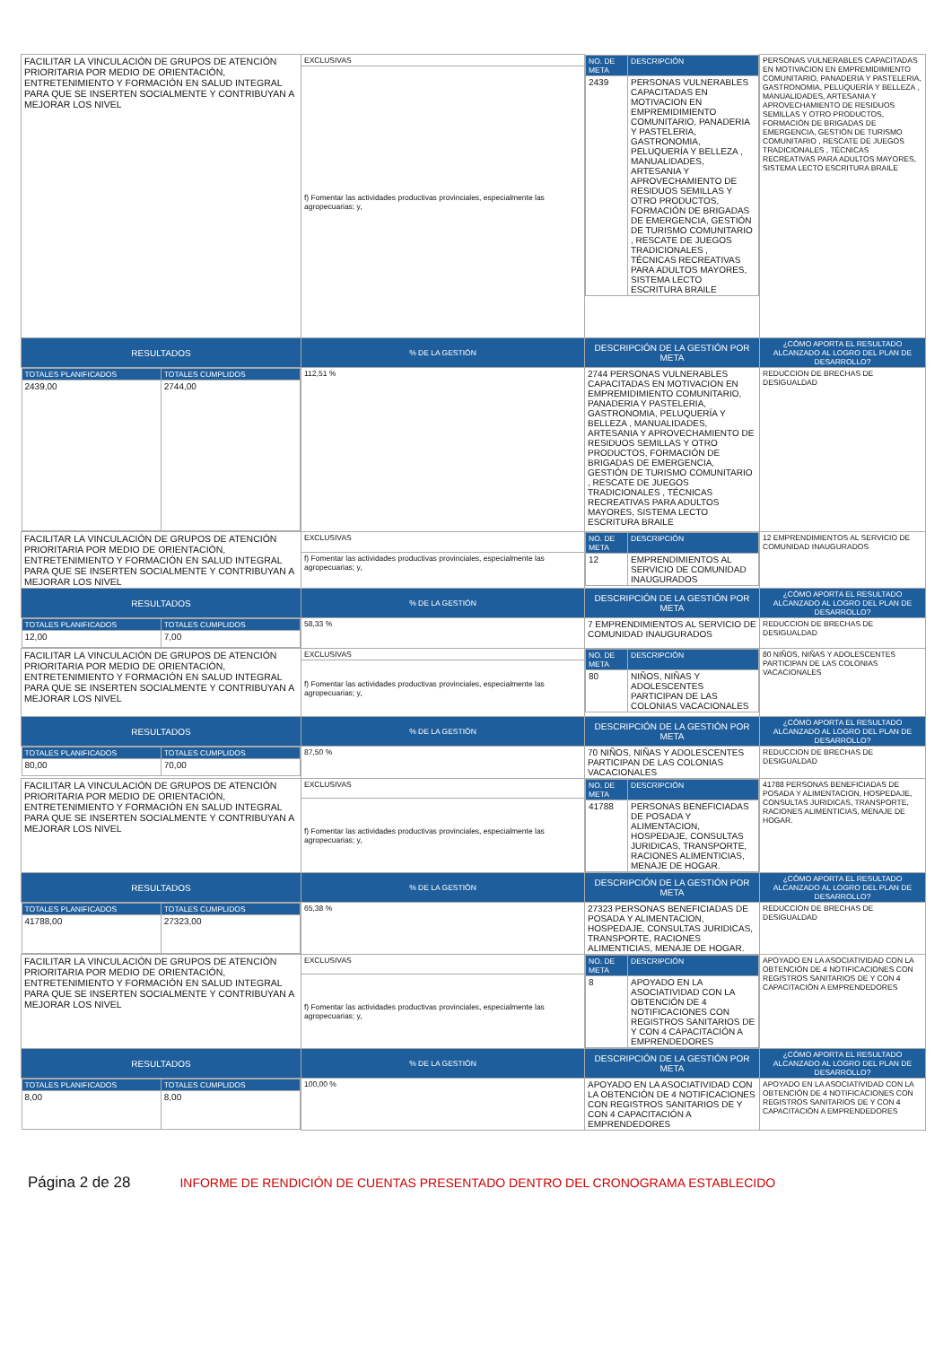| FACILITAR LA VINCULACIÓN DE GRUPOS DE ATENCIÓN PRIORITARIA POR MEDIO DE ORIENTACIÓN, ENTRETENIMIENTO Y FORMACIÓN EN SALUD INTEGRAL PARA QUE SE INSERTEN SOCIALMENTE Y CONTRIBUYAN A MEJORAR LOS NIVEL | EXCLUSIVAS | / NO. DE META / DESCRIPCIÓN / / 2439 / PERSONAS VULNERABLES CAPACITADAS EN MOTIVACION EN EMPREMIDIMIENTO COMUNITARIO, PANADERIA Y PASTELERIA, GASTRONOMIA, PELUQUERÍA Y BELLEZA , MANUALIDADES, ARTESANIA Y APROVECHAMIENTO DE RESIDUOS SEMILLAS Y OTRO PRODUCTOS, FORMACIÓN DE BRIGADAS DE EMERGENCIA, GESTIÓN DE TURISMO COMUNITARIO , RESCATE DE JUEGOS TRADICIONALES , TÉCNICAS RECREATIVAS PARA ADULTOS MAYORES, SISTEMA LECTO ESCRITURA BRAILE / | PERSONAS VULNERABLES CAPACITADAS EN MOTIVACION EN EMPREMIDIMIENTO COMUNITARIO, PANADERIA Y PASTELERIA, GASTRONOMIA, PELUQUERÍA Y BELLEZA , MANUALIDADES, ARTESANIA Y APROVECHAMIENTO DE RESIDUOS SEMILLAS Y OTRO PRODUCTOS, FORMACIÓN DE BRIGADAS DE EMERGENCIA, GESTIÓN DE TURISMO COMUNITARIO , RESCATE DE JUEGOS TRADICIONALES , TÉCNICAS RECREATIVAS PARA ADULTOS MAYORES, SISTEMA LECTO ESCRITURA BRAILE |
| | f) Fomentar las actividades productivas provinciales, especialmente las agropecuarias; y, | | |
| RESULTADOS | % DE LA GESTIÓN | DESCRIPCIÓN DE LA GESTIÓN POR META | ¿CÓMO APORTA EL RESULTADO ALCANZADO AL LOGRO DEL PLAN DE DESARROLLO? |
| / TOTALES PLANIFICADOS / TOTALES CUMPLIDOS / / 2439,00 / 2744,00 / | 112,51 % | 2744 PERSONAS VULNERABLES CAPACITADAS EN MOTIVACION EN EMPREMIDIMIENTO COMUNITARIO, PANADERIA Y PASTELERIA, GASTRONOMIA, PELUQUERÍA Y BELLEZA , MANUALIDADES, ARTESANIA Y APROVECHAMIENTO DE RESIDUOS SEMILLAS Y OTRO PRODUCTOS, FORMACIÓN DE BRIGADAS DE EMERGENCIA, GESTIÓN DE TURISMO COMUNITARIO , RESCATE DE JUEGOS TRADICIONALES , TÉCNICAS RECREATIVAS PARA ADULTOS MAYORES, SISTEMA LECTO ESCRITURA BRAILE | REDUCCION DE BRECHAS DE DESIGUALDAD |
| FACILITAR LA VINCULACIÓN DE GRUPOS DE ATENCIÓN PRIORITARIA POR MEDIO DE ORIENTACIÓN, ENTRETENIMIENTO Y FORMACIÓN EN SALUD INTEGRAL PARA QUE SE INSERTEN SOCIALMENTE Y CONTRIBUYAN A MEJORAR LOS NIVEL | EXCLUSIVAS | / NO. DE META / DESCRIPCIÓN / / 12 / EMPRENDIMIENTOS AL SERVICIO DE COMUNIDAD INAUGURADOS / | 12 EMPRENDIMIENTOS AL SERVICIO DE COMUNIDAD INAUGURADOS |
| | f) Fomentar las actividades productivas provinciales, especialmente las agropecuarias; y, | | |
| RESULTADOS | % DE LA GESTIÓN | DESCRIPCIÓN DE LA GESTIÓN POR META | ¿CÓMO APORTA EL RESULTADO ALCANZADO AL LOGRO DEL PLAN DE DESARROLLO? |
| / TOTALES PLANIFICADOS / TOTALES CUMPLIDOS / / 12,00 / 7,00 / | 58,33 % | 7 EMPRENDIMIENTOS AL SERVICIO DE COMUNIDAD INAUGURADOS | REDUCCION DE BRECHAS DE DESIGUALDAD |
| FACILITAR LA VINCULACIÓN DE GRUPOS DE ATENCIÓN PRIORITARIA POR MEDIO DE ORIENTACIÓN, ENTRETENIMIENTO Y FORMACIÓN EN SALUD INTEGRAL PARA QUE SE INSERTEN SOCIALMENTE Y CONTRIBUYAN A MEJORAR LOS NIVEL | EXCLUSIVAS | / NO. DE META / DESCRIPCIÓN / / 80 / NIÑOS, NIÑAS Y ADOLESCENTES PARTICIPAN DE LAS COLONIAS VACACIONALES / | 80 NIÑOS, NIÑAS Y ADOLESCENTES PARTICIPAN DE LAS COLONIAS VACACIONALES |
| | f) Fomentar las actividades productivas provinciales, especialmente las agropecuarias; y, | | |
| RESULTADOS | % DE LA GESTIÓN | DESCRIPCIÓN DE LA GESTIÓN POR META | ¿CÓMO APORTA EL RESULTADO ALCANZADO AL LOGRO DEL PLAN DE DESARROLLO? |
| / TOTALES PLANIFICADOS / TOTALES CUMPLIDOS / / 80,00 / 70,00 / | 87,50 % | 70 NIÑOS, NIÑAS Y ADOLESCENTES PARTICIPAN DE LAS COLONIAS VACACIONALES | REDUCCION DE BRECHAS DE DESIGUALDAD |
| FACILITAR LA VINCULACIÓN DE GRUPOS DE ATENCIÓN PRIORITARIA POR MEDIO DE ORIENTACIÓN, ENTRETENIMIENTO Y FORMACIÓN EN SALUD INTEGRAL PARA QUE SE INSERTEN SOCIALMENTE Y CONTRIBUYAN A MEJORAR LOS NIVEL | EXCLUSIVAS | / NO. DE META / DESCRIPCIÓN / / 41788 / PERSONAS BENEFICIADAS DE POSADA Y ALIMENTACION, HOSPEDAJE, CONSULTAS JURIDICAS, TRANSPORTE, RACIONES ALIMENTICIAS, MENAJE DE HOGAR. / | 41788 PERSONAS BENEFICIADAS DE POSADA Y ALIMENTACION, HOSPEDAJE, CONSULTAS JURIDICAS, TRANSPORTE, RACIONES ALIMENTICIAS, MENAJE DE HOGAR. |
| | f) Fomentar las actividades productivas provinciales, especialmente las agropecuarias; y, | | |
| RESULTADOS | % DE LA GESTIÓN | DESCRIPCIÓN DE LA GESTIÓN POR META | ¿CÓMO APORTA EL RESULTADO ALCANZADO AL LOGRO DEL PLAN DE DESARROLLO? |
| / TOTALES PLANIFICADOS / TOTALES CUMPLIDOS / / 41788,00 / 27323,00 / | 65,38 % | 27323 PERSONAS BENEFICIADAS DE POSADA Y ALIMENTACION, HOSPEDAJE, CONSULTAS JURIDICAS, TRANSPORTE, RACIONES ALIMENTICIAS, MENAJE DE HOGAR. | REDUCCION DE BRECHAS DE DESIGUALDAD |
| FACILITAR LA VINCULACIÓN DE GRUPOS DE ATENCIÓN PRIORITARIA POR MEDIO DE ORIENTACIÓN, ENTRETENIMIENTO Y FORMACIÓN EN SALUD INTEGRAL PARA QUE SE INSERTEN SOCIALMENTE Y CONTRIBUYAN A MEJORAR LOS NIVEL | EXCLUSIVAS | / NO. DE META / DESCRIPCIÓN / / 8 / APOYADO EN LA ASOCIATIVIDAD CON LA OBTENCIÓN DE 4 NOTIFICACIONES CON REGISTROS SANITARIOS DE Y CON 4 CAPACITACIÓN A EMPRENDEDORES / | APOYADO EN LA ASOCIATIVIDAD CON LA OBTENCIÓN DE 4 NOTIFICACIONES CON REGISTROS SANITARIOS DE Y CON 4 CAPACITACIÓN A EMPRENDEDORES |
| | f) Fomentar las actividades productivas provinciales, especialmente las agropecuarias; y, | | |
| RESULTADOS | % DE LA GESTIÓN | DESCRIPCIÓN DE LA GESTIÓN POR META | ¿CÓMO APORTA EL RESULTADO ALCANZADO AL LOGRO DEL PLAN DE DESARROLLO? |
| / TOTALES PLANIFICADOS / TOTALES CUMPLIDOS / / 8,00 / 8,00 / | 100,00 % | APOYADO EN LA ASOCIATIVIDAD CON LA OBTENCIÓN DE 4 NOTIFICACIONES CON REGISTROS SANITARIOS DE Y CON 4 CAPACITACIÓN A EMPRENDEDORES | APOYADO EN LA ASOCIATIVIDAD CON LA OBTENCIÓN DE 4 NOTIFICACIONES CON REGISTROS SANITARIOS DE Y CON 4 CAPACITACIÓN A EMPRENDEDORES |
Página 2 de 28 INFORME DE RENDICIÓN DE CUENTAS PRESENTADO DENTRO DEL CRONOGRAMA ESTABLECIDO